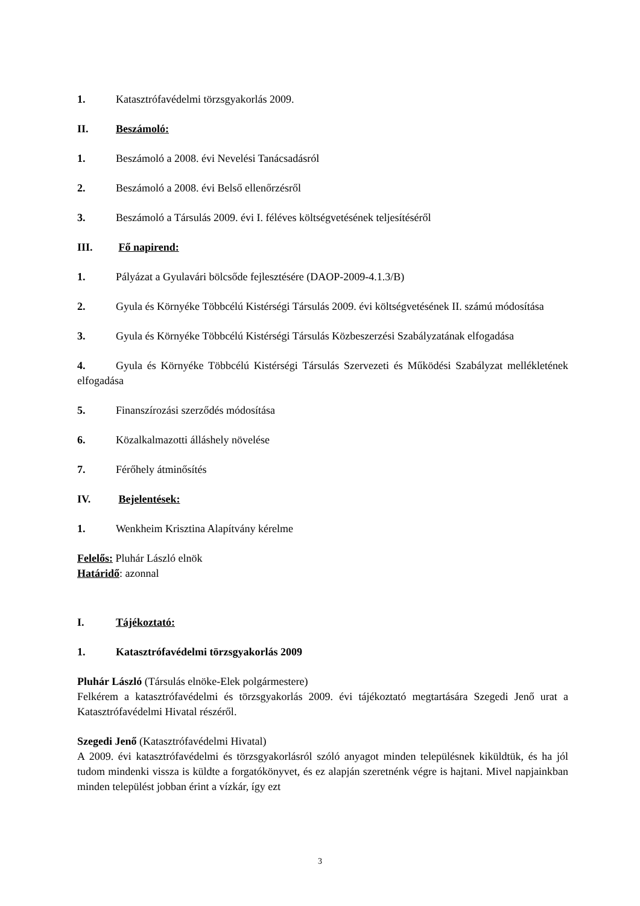1. Katasztrófavédelmi törzsgyakorlás 2009.
II. Beszámoló:
1. Beszámoló a 2008. évi Nevelési Tanácsadásról
2. Beszámoló a 2008. évi Belső ellenőrzésről
3. Beszámoló a Társulás 2009. évi I. féléves költségvetésének teljesítéséről
III. Fő napirend:
1. Pályázat a Gyulavári bölcsőde fejlesztésére (DAOP-2009-4.1.3/B)
2. Gyula és Környéke Többcélú Kistérségi Társulás 2009. évi költségvetésének II. számú módosítása
3. Gyula és Környéke Többcélú Kistérségi Társulás Közbeszerzési Szabályzatának elfogadása
4. Gyula és Környéke Többcélú Kistérségi Társulás Szervezeti és Működési Szabályzat mellékletének elfogadása
5. Finanszírozási szerződés módosítása
6. Közalkalmazotti álláshely növelése
7. Férőhely átminősítés
IV. Bejelentések:
1. Wenkheim Krisztina Alapítvány kérelme
Felelős: Pluhár László elnök
Határidő: azonnal
I. Tájékoztató:
1. Katasztrófavédelmi törzsgyakorlás 2009
Pluhár László (Társulás elnöke-Elek polgármestere)
Felkérem a katasztrófavédelmi és törzsgyakorlás 2009. évi tájékoztató megtartására Szegedi Jenő urat a Katasztrófavédelmi Hivatal részéről.
Szegedi Jenő (Katasztrófavédelmi Hivatal)
A 2009. évi katasztrófavédelmi és törzsgyakorlásról szóló anyagot minden településnek kiküldtük, és ha jól tudom mindenki vissza is küldte a forgatókönyvet, és ez alapján szeretnénk végre is hajtani. Mivel napjainkban minden települést jobban érint a vízkár, így ezt
3